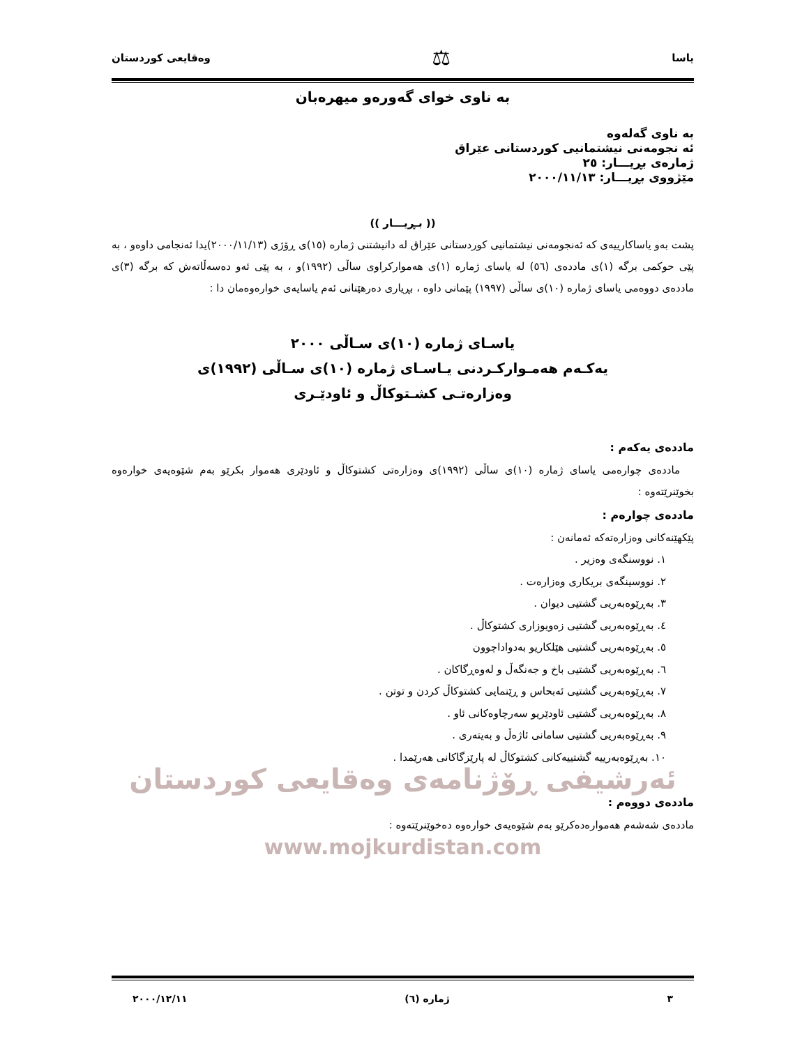یاسا ⚖ وەقایعی کوردستان
بە ناوی خوای گەورەو میهرەبان
بە ناوی گەلەوە
ئە نجومەنی نیشتمانیی کوردستانی عێراق
ژمارەی بڕیـــار: ٢٥
مێژووی بڕیـــار: ٢٠٠٠/١١/١٣
(( بـڕیـــار ))
پشت بەو یاساکارییەی کە ئەنجومەنی نیشتمانیی کوردستانی عێراق لە دانیشتنی ژمارە (١٥)ی ڕۆژی (٢٠٠٠/١١/١٣)یدا ئەنجامی داوەو ، بە پێی حوکمی برگە (١)ی ماددەی (٥٦) لە یاسای ژمارە (١)ی هەموارکراوی ساڵی (١٩٩٢)و ، بە پێی ئەو دەسەڵاتەش کە برگە (٣)ی ماددەی دووەمی یاسای ژمارە (١٠)ی ساڵی (١٩٩٧) پێمانی داوە ، بڕیاری دەرهێنانی ئەم یاسایەی خوارەوەمان دا :
یاسـای ژمارە (١٠)ی سـاڵی ٢٠٠٠
یەکـەم هەمـوارکـردنی یـاسـای ژمارە (١٠)ی سـاڵی (١٩٩٢)ی
وەزارەتـی کشـتوکاڵ و ئاودێـری
ماددەی یەکەم :
ماددەی چوارەمی یاسای ژمارە (١٠)ی ساڵی (١٩٩٢)ی وەزارەتی کشتوکاڵ و ئاودێری هەموار بکرێو بەم شێوەیەی خوارەوە بخوێنرێتەوە :
ماددەی چوارەم :
پێکهێنەکانی وەزارەتەکە ئەمانەن :
١. نووسنگەی وەزیر .
٢. نووسینگەی بریکاری وەزارەت .
٣. بەڕێوەبەریی گشتیی دیوان .
٤. بەڕێوەبەریی گشتیی زەویوزاری کشتوکاڵ .
٥. بەڕێوەبەریی گشتیی هێلکاریو بەدواداچوون
٦. بەڕێوەبەریی گشتیی باخ و جەنگەڵ و لەوەڕگاکان .
٧. بەڕێوەبەریی گشتیی ئەبحاس و ڕێنمایی کشتوکاڵ کردن و توتن .
٨. بەڕێوەبەریی گشتیی ئاودێریو سەرچاوەکانی ئاو .
٩. بەڕێوەبەریی گشتیی سامانی ئاژەڵ و بەیتەری .
١٠. بەڕێوەبەرییە گشتییەکانی کشتوکاڵ لە پارێزگاکانی هەرێمدا .
ئەرشیفی ڕۆژنامەی وەقایعی کوردستان
ماددەی دووەم :
ماددەی شەشەم هەموارەدەکرێو بەم شێوەیەی خوارەوە دەخوێنرێتەوە :
www.mojkurdistan.com
٣ ژمارە (٦) ٢٠٠٠/١٢/١١